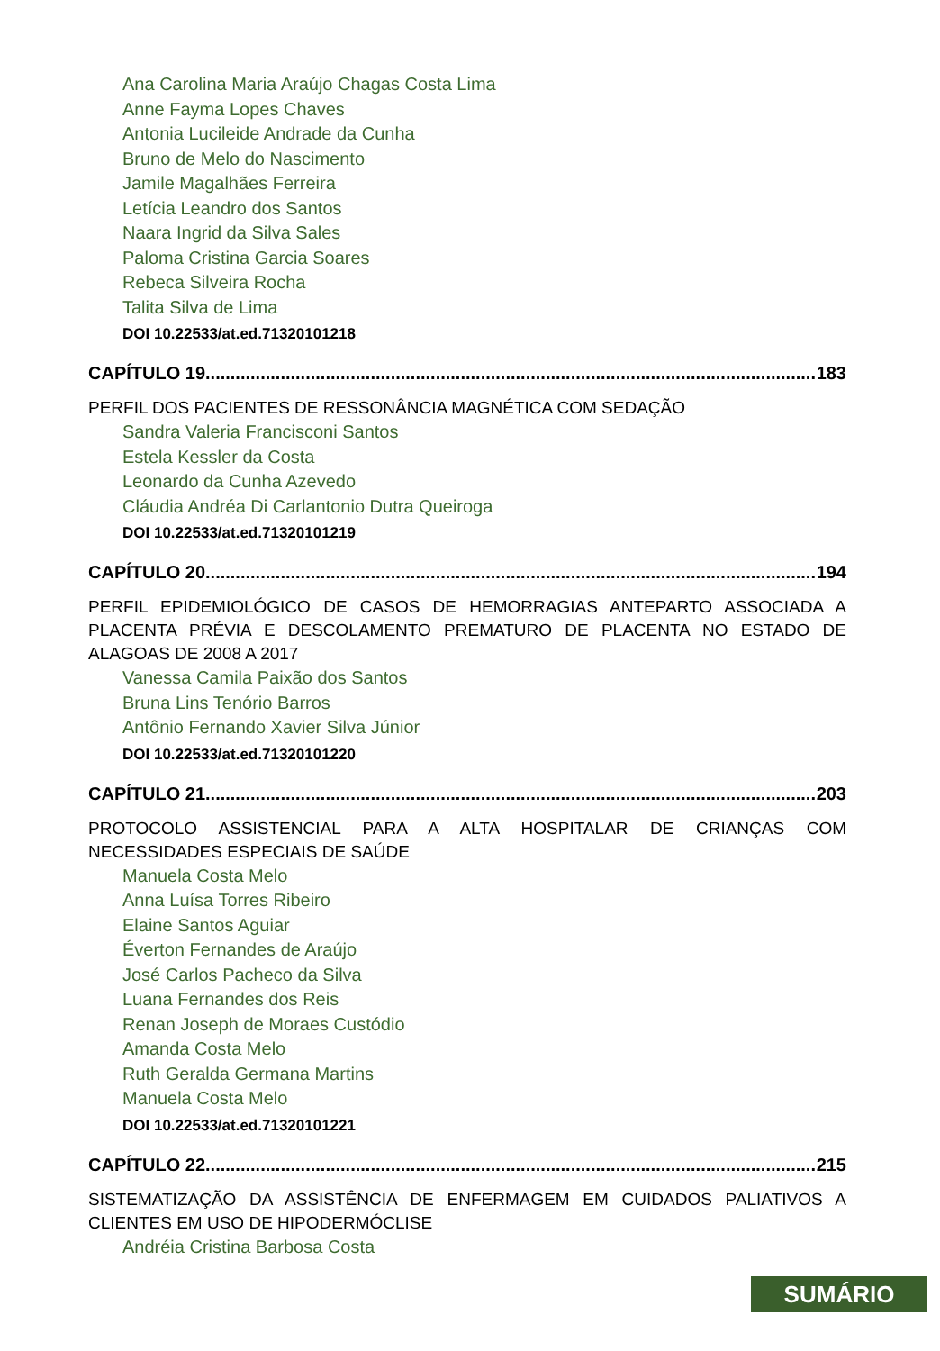Ana Carolina Maria Araújo Chagas Costa Lima
Anne Fayma Lopes Chaves
Antonia Lucileide Andrade da Cunha
Bruno de Melo do Nascimento
Jamile Magalhães Ferreira
Letícia Leandro dos Santos
Naara Ingrid da Silva Sales
Paloma Cristina Garcia Soares
Rebeca Silveira Rocha
Talita Silva de Lima
DOI 10.22533/at.ed.71320101218
CAPÍTULO 19.......................................................................................................................... 183
PERFIL DOS PACIENTES DE RESSONÂNCIA MAGNÉTICA COM SEDAÇÃO
Sandra Valeria Francisconi Santos
Estela Kessler da Costa
Leonardo da Cunha Azevedo
Cláudia Andréa Di Carlantonio Dutra Queiroga
DOI 10.22533/at.ed.71320101219
CAPÍTULO 20.......................................................................................................................... 194
PERFIL EPIDEMIOLÓGICO DE CASOS DE HEMORRAGIAS ANTEPARTO ASSOCIADA A PLACENTA PRÉVIA E DESCOLAMENTO PREMATURO DE PLACENTA NO ESTADO DE ALAGOAS DE 2008 A 2017
Vanessa Camila Paixão dos Santos
Bruna Lins Tenório Barros
Antônio Fernando Xavier Silva Júnior
DOI 10.22533/at.ed.71320101220
CAPÍTULO 21.......................................................................................................................... 203
PROTOCOLO ASSISTENCIAL PARA A ALTA HOSPITALAR DE CRIANÇAS COM NECESSIDADES ESPECIAIS DE SAÚDE
Manuela Costa Melo
Anna Luísa Torres Ribeiro
Elaine Santos Aguiar
Éverton Fernandes de Araújo
José Carlos Pacheco da Silva
Luana Fernandes dos Reis
Renan Joseph de Moraes Custódio
Amanda Costa Melo
Ruth Geralda Germana Martins
Manuela Costa Melo
DOI 10.22533/at.ed.71320101221
CAPÍTULO 22.......................................................................................................................... 215
SISTEMATIZAÇÃO DA ASSISTÊNCIA DE ENFERMAGEM EM CUIDADOS PALIATIVOS A CLIENTES EM USO DE HIPODERMÓCLISE
Andréia Cristina Barbosa Costa
SUMÁRIO